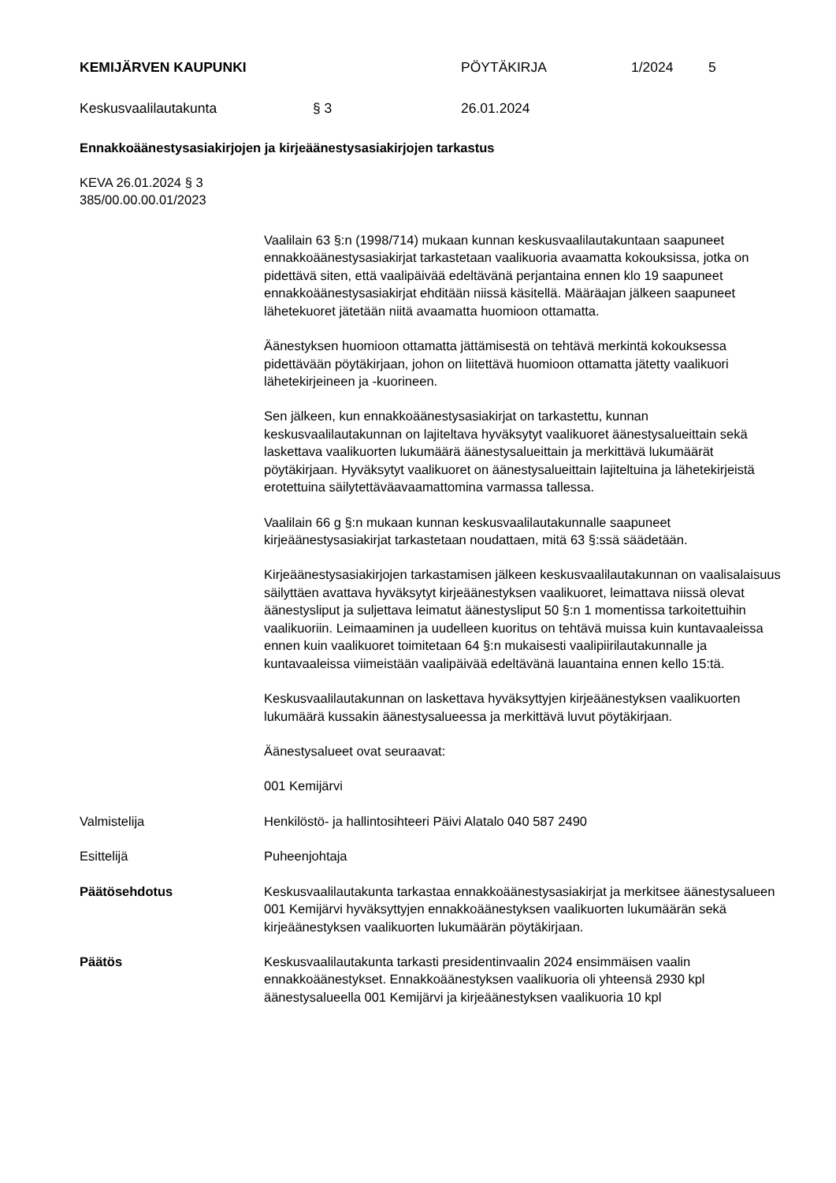KEMIJÄRVEN KAUPUNKI PÖYTÄKIRJA 1/2024 5
Keskusvaalilautakunta § 3 26.01.2024
Ennakkoäänestysasiakirjojen ja kirjeäänestysasiakirjojen tarkastus
KEVA 26.01.2024 § 3
385/00.00.00.01/2023
Vaalilain 63 §:n (1998/714) mukaan kunnan keskusvaalilautakuntaan saapuneet ennakkoäänestysasiakirjat tarkastetaan vaalikuoria avaamatta kokouksissa, jotka on pidettävä siten, että vaalipäivää edeltävänä perjantaina ennen klo 19 saapuneet ennakkoäänestysasiakirjat ehditään niissä käsitellä. Määräajan jälkeen saapuneet lähetekuoret jätetään niitä avaamatta huomioon ottamatta.
Äänestyksen huomioon ottamatta jättämisestä on tehtävä merkintä kokouksessa pidettävään pöytäkirjaan, johon on liitettävä huomioon ottamatta jätetty vaalikuori lähetekirjeineen ja -kuorineen.
Sen jälkeen, kun ennakkoäänestysasiakirjat on tarkastettu, kunnan keskusvaalilautakunnan on lajiteltava hyväksytyt vaalikuoret äänestysalueittain sekä laskettava vaalikuorten lukumäärä äänestysalueittain ja merkittävä lukumäärät pöytäkirjaan. Hyväksytyt vaalikuoret on äänestysalueittain lajiteltuina ja lähetekirjeistä erotettuina säilytettäväavaamattomina varmassa tallessa.
Vaalilain 66 g §:n mukaan kunnan keskusvaalilautakunnalle saapuneet kirjeäänestysasiakirjat tarkastetaan noudattaen, mitä 63 §:ssä säädetään.
Kirjeäänestysasiakirjojen tarkastamisen jälkeen keskusvaalilautakunnan on vaalisalaisuus säilyttäen avattava hyväksytyt kirjeäänestyksen vaalikuoret, leimattava niissä olevat äänestysliput ja suljettava leimatut äänestysliput 50 §:n 1 momentissa tarkoitettuihin vaalikuoriin. Leimaaminen ja uudelleen kuoritus on tehtävä muissa kuin kuntavaaleissa ennen kuin vaalikuoret toimitetaan 64 §:n mukaisesti vaalipiirilautakunnalle ja kuntavaaleissa viimeistään vaalipäivää edeltävänä lauantaina ennen kello 15:tä.
Keskusvaalilautakunnan on laskettava hyväksyttyjen kirjeäänestyksen vaalikuorten lukumäärä kussakin äänestysalueessa ja merkittävä luvut pöytäkirjaan.
Äänestysalueet ovat seuraavat:
001 Kemijärvi
Valmistelija Henkilöstö- ja hallintosihteeri Päivi Alatalo 040 587 2490
Esittelijä Puheenjohtaja
Päätösehdotus Keskusvaalilautakunta tarkastaa ennakkoäänestysasiakirjat ja merkitsee äänestysalueen 001 Kemijärvi hyväksyttyjen ennakkoäänestyksen vaalikuorten lukumäärän sekä kirjeäänestyksen vaalikuorten lukumäärän pöytäkirjaan.
Päätös Keskusvaalilautakunta tarkasti presidentinvaalin 2024 ensimmäisen vaalin ennakkoäänestykset. Ennakkoäänestyksen vaalikuoria oli yhteensä 2930 kpl äänestysalueella 001 Kemijärvi ja kirjeäänestyksen vaalikuoria 10 kpl